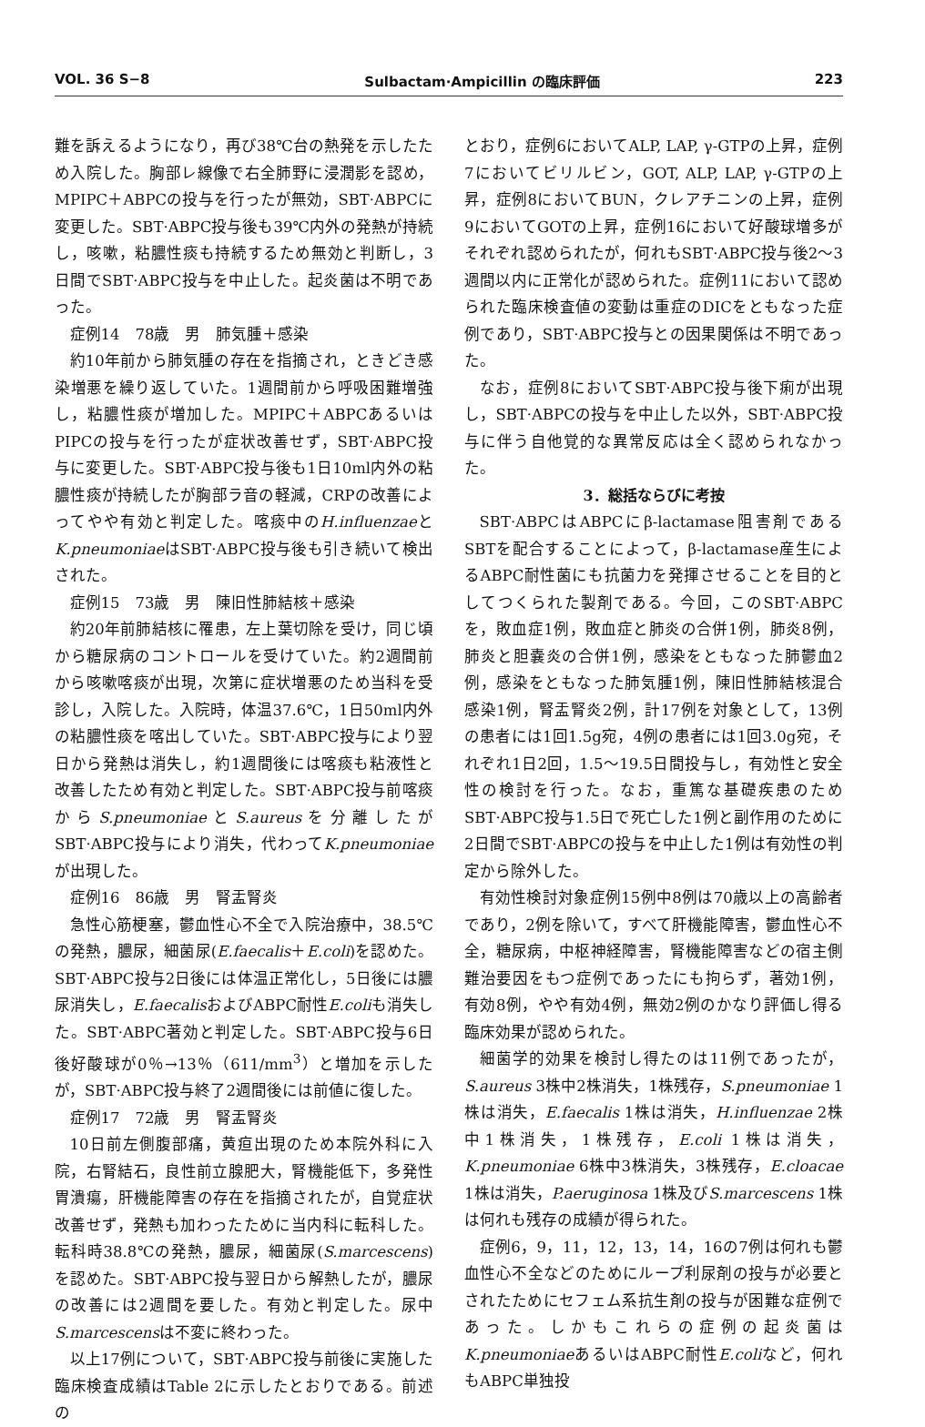VOL. 36 S−8 Sulbactam·Ampicillin の臨床評価 223
難を訴えるようになり，再び38℃台の熱発を示したため入院した。胸部レ線像で右全肺野に浸潤影を認め，MPIPC＋ABPCの投与を行ったが無効，SBT·ABPCに変更した。SBT·ABPC投与後も39℃内外の発熱が持続し，咳嗽，粘膿性痰も持続するため無効と判断し，3日間でSBT·ABPC投与を中止した。起炎菌は不明であった。
症例14　78歳　男　肺気腫＋感染
約10年前から肺気腫の存在を指摘され，ときどき感染増悪を繰り返していた。1週間前から呼吸困難増強し，粘膿性痰が増加した。MPIPC＋ABPCあるいはPIPCの投与を行ったが症状改善せず，SBT·ABPC投与に変更した。SBT·ABPC投与後も1日10ml内外の粘膿性痰が持続したが胸部ラ音の軽減，CRPの改善によってやや有効と判定した。喀痰中のH.influenzaeとK.pneumoniaeはSBT·ABPC投与後も引き続いて検出された。
症例15　73歳　男　陳旧性肺結核＋感染
約20年前肺結核に罹患，左上葉切除を受け，同じ頃から糖尿病のコントロールを受けていた。約2週間前から咳嗽喀痰が出現，次第に症状増悪のため当科を受診し，入院した。入院時，体温37.6℃，1日50ml内外の粘膿性痰を喀出していた。SBT·ABPC投与により翌日から発熱は消失し，約1週間後には喀痰も粘液性と改善したため有効と判定した。SBT·ABPC投与前喀痰からS.pneumoniaeとS.aureusを分離したがSBT·ABPC投与により消失，代わってK.pneumoniaeが出現した。
症例16　86歳　男　腎盂腎炎
急性心筋梗塞，鬱血性心不全で入院治療中，38.5℃の発熱，膿尿，細菌尿(E.faecalis＋E.coli)を認めた。SBT·ABPC投与2日後には体温正常化し，5日後には膿尿消失し，E.faecalisおよびABPC耐性E.coliも消失した。SBT·ABPC著効と判定した。SBT·ABPC投与6日後好酸球が0％→13％（611/mm<sup>3</sup>）と増加を示したが，SBT·ABPC投与終了2週間後には前値に復した。
症例17　72歳　男　腎盂腎炎
10日前左側腹部痛，黄疸出現のため本院外科に入院，右腎結石，良性前立腺肥大，腎機能低下，多発性胃潰瘍，肝機能障害の存在を指摘されたが，自覚症状改善せず，発熱も加わったために当内科に転科した。転科時38.8℃の発熱，膿尿，細菌尿(S.marcescens)を認めた。SBT·ABPC投与翌日から解熱したが，膿尿の改善には2週間を要した。有効と判定した。尿中S.marcescensは不変に終わった。
以上17例について，SBT·ABPC投与前後に実施した臨床検査成績はTable 2に示したとおりである。前述の
とおり，症例6においてALP, LAP, γ-GTPの上昇，症例7においてビリルビン，GOT, ALP, LAP, γ-GTPの上昇，症例8においてBUN，クレアチニンの上昇，症例9においてGOTの上昇，症例16において好酸球増多がそれぞれ認められたが，何れもSBT·ABPC投与後2～3週間以内に正常化が認められた。症例11において認められた臨床検査値の変動は重症のDICをともなった症例であり，SBT·ABPC投与との因果関係は不明であった。
なお，症例8においてSBT·ABPC投与後下痢が出現し，SBT·ABPCの投与を中止した以外，SBT·ABPC投与に伴う自他覚的な異常反応は全く認められなかった。
3．総括ならびに考按
SBT·ABPCはABPCにβ-lactamase阻害剤であるSBTを配合することによって，β-lactamase産生によるABPC耐性菌にも抗菌力を発揮させることを目的としてつくられた製剤である。今回，このSBT·ABPCを，敗血症1例，敗血症と肺炎の合併1例，肺炎8例，肺炎と胆嚢炎の合併1例，感染をともなった肺鬱血2例，感染をともなった肺気腫1例，陳旧性肺結核混合感染1例，腎盂腎炎2例，計17例を対象として，13例の患者には1回1.5g宛，4例の患者には1回3.0g宛，それぞれ1日2回，1.5～19.5日間投与し，有効性と安全性の検討を行った。なお，重篤な基礎疾患のためSBT·ABPC投与1.5日で死亡した1例と副作用のために2日間でSBT·ABPCの投与を中止した1例は有効性の判定から除外した。
有効性検討対象症例15例中8例は70歳以上の高齢者であり，2例を除いて，すべて肝機能障害，鬱血性心不全，糖尿病，中枢神経障害，腎機能障害などの宿主側難治要因をもつ症例であったにも拘らず，著効1例，有効8例，やや有効4例，無効2例のかなり評価し得る臨床効果が認められた。
細菌学的効果を検討し得たのは11例であったが，S.aureus 3株中2株消失，1株残存，S.pneumoniae 1株は消失，E.faecalis 1株は消失，H.influenzae 2株中1株消失，1株残存，E.coli 1株は消失，K.pneumoniae 6株中3株消失，3株残存，E.cloacae 1株は消失，P.aeruginosa 1株及びS.marcescens 1株は何れも残存の成績が得られた。
症例6，9，11，12，13，14，16の7例は何れも鬱血性心不全などのためにループ利尿剤の投与が必要とされたためにセフェム系抗生剤の投与が困難な症例であった。しかもこれらの症例の起炎菌はK.pneumoniaeあるいはABPC耐性E.coliなど，何れもABPC単独投